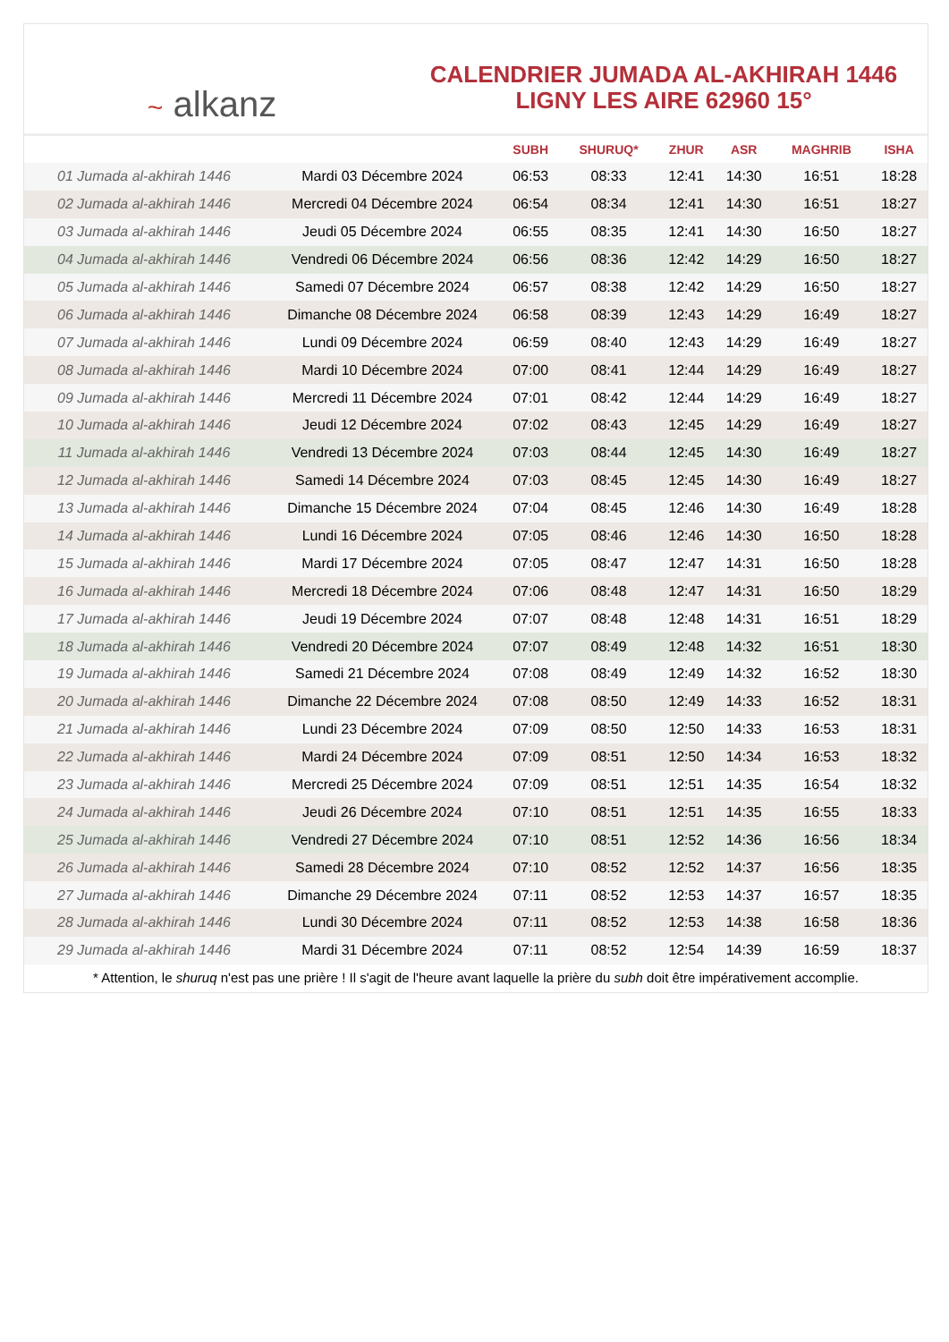~ alkanz
CALENDRIER JUMADA AL-AKHIRAH 1446
LIGNY LES AIRE 62960 15°
| | | SUBH | SHURUQ* | ZHUR | ASR | MAGHRIB | ISHA |
| --- | --- | --- | --- | --- | --- | --- | --- |
| 01 Jumada al-akhirah 1446 | Mardi 03 Décembre 2024 | 06:53 | 08:33 | 12:41 | 14:30 | 16:51 | 18:28 |
| 02 Jumada al-akhirah 1446 | Mercredi 04 Décembre 2024 | 06:54 | 08:34 | 12:41 | 14:30 | 16:51 | 18:27 |
| 03 Jumada al-akhirah 1446 | Jeudi 05 Décembre 2024 | 06:55 | 08:35 | 12:41 | 14:30 | 16:50 | 18:27 |
| 04 Jumada al-akhirah 1446 | Vendredi 06 Décembre 2024 | 06:56 | 08:36 | 12:42 | 14:29 | 16:50 | 18:27 |
| 05 Jumada al-akhirah 1446 | Samedi 07 Décembre 2024 | 06:57 | 08:38 | 12:42 | 14:29 | 16:50 | 18:27 |
| 06 Jumada al-akhirah 1446 | Dimanche 08 Décembre 2024 | 06:58 | 08:39 | 12:43 | 14:29 | 16:49 | 18:27 |
| 07 Jumada al-akhirah 1446 | Lundi 09 Décembre 2024 | 06:59 | 08:40 | 12:43 | 14:29 | 16:49 | 18:27 |
| 08 Jumada al-akhirah 1446 | Mardi 10 Décembre 2024 | 07:00 | 08:41 | 12:44 | 14:29 | 16:49 | 18:27 |
| 09 Jumada al-akhirah 1446 | Mercredi 11 Décembre 2024 | 07:01 | 08:42 | 12:44 | 14:29 | 16:49 | 18:27 |
| 10 Jumada al-akhirah 1446 | Jeudi 12 Décembre 2024 | 07:02 | 08:43 | 12:45 | 14:29 | 16:49 | 18:27 |
| 11 Jumada al-akhirah 1446 | Vendredi 13 Décembre 2024 | 07:03 | 08:44 | 12:45 | 14:30 | 16:49 | 18:27 |
| 12 Jumada al-akhirah 1446 | Samedi 14 Décembre 2024 | 07:03 | 08:45 | 12:45 | 14:30 | 16:49 | 18:27 |
| 13 Jumada al-akhirah 1446 | Dimanche 15 Décembre 2024 | 07:04 | 08:45 | 12:46 | 14:30 | 16:49 | 18:28 |
| 14 Jumada al-akhirah 1446 | Lundi 16 Décembre 2024 | 07:05 | 08:46 | 12:46 | 14:30 | 16:50 | 18:28 |
| 15 Jumada al-akhirah 1446 | Mardi 17 Décembre 2024 | 07:05 | 08:47 | 12:47 | 14:31 | 16:50 | 18:28 |
| 16 Jumada al-akhirah 1446 | Mercredi 18 Décembre 2024 | 07:06 | 08:48 | 12:47 | 14:31 | 16:50 | 18:29 |
| 17 Jumada al-akhirah 1446 | Jeudi 19 Décembre 2024 | 07:07 | 08:48 | 12:48 | 14:31 | 16:51 | 18:29 |
| 18 Jumada al-akhirah 1446 | Vendredi 20 Décembre 2024 | 07:07 | 08:49 | 12:48 | 14:32 | 16:51 | 18:30 |
| 19 Jumada al-akhirah 1446 | Samedi 21 Décembre 2024 | 07:08 | 08:49 | 12:49 | 14:32 | 16:52 | 18:30 |
| 20 Jumada al-akhirah 1446 | Dimanche 22 Décembre 2024 | 07:08 | 08:50 | 12:49 | 14:33 | 16:52 | 18:31 |
| 21 Jumada al-akhirah 1446 | Lundi 23 Décembre 2024 | 07:09 | 08:50 | 12:50 | 14:33 | 16:53 | 18:31 |
| 22 Jumada al-akhirah 1446 | Mardi 24 Décembre 2024 | 07:09 | 08:51 | 12:50 | 14:34 | 16:53 | 18:32 |
| 23 Jumada al-akhirah 1446 | Mercredi 25 Décembre 2024 | 07:09 | 08:51 | 12:51 | 14:35 | 16:54 | 18:32 |
| 24 Jumada al-akhirah 1446 | Jeudi 26 Décembre 2024 | 07:10 | 08:51 | 12:51 | 14:35 | 16:55 | 18:33 |
| 25 Jumada al-akhirah 1446 | Vendredi 27 Décembre 2024 | 07:10 | 08:51 | 12:52 | 14:36 | 16:56 | 18:34 |
| 26 Jumada al-akhirah 1446 | Samedi 28 Décembre 2024 | 07:10 | 08:52 | 12:52 | 14:37 | 16:56 | 18:35 |
| 27 Jumada al-akhirah 1446 | Dimanche 29 Décembre 2024 | 07:11 | 08:52 | 12:53 | 14:37 | 16:57 | 18:35 |
| 28 Jumada al-akhirah 1446 | Lundi 30 Décembre 2024 | 07:11 | 08:52 | 12:53 | 14:38 | 16:58 | 18:36 |
| 29 Jumada al-akhirah 1446 | Mardi 31 Décembre 2024 | 07:11 | 08:52 | 12:54 | 14:39 | 16:59 | 18:37 |
* Attention, le shuruq n'est pas une prière ! Il s'agit de l'heure avant laquelle la prière du subh doit être impérativement accomplie.